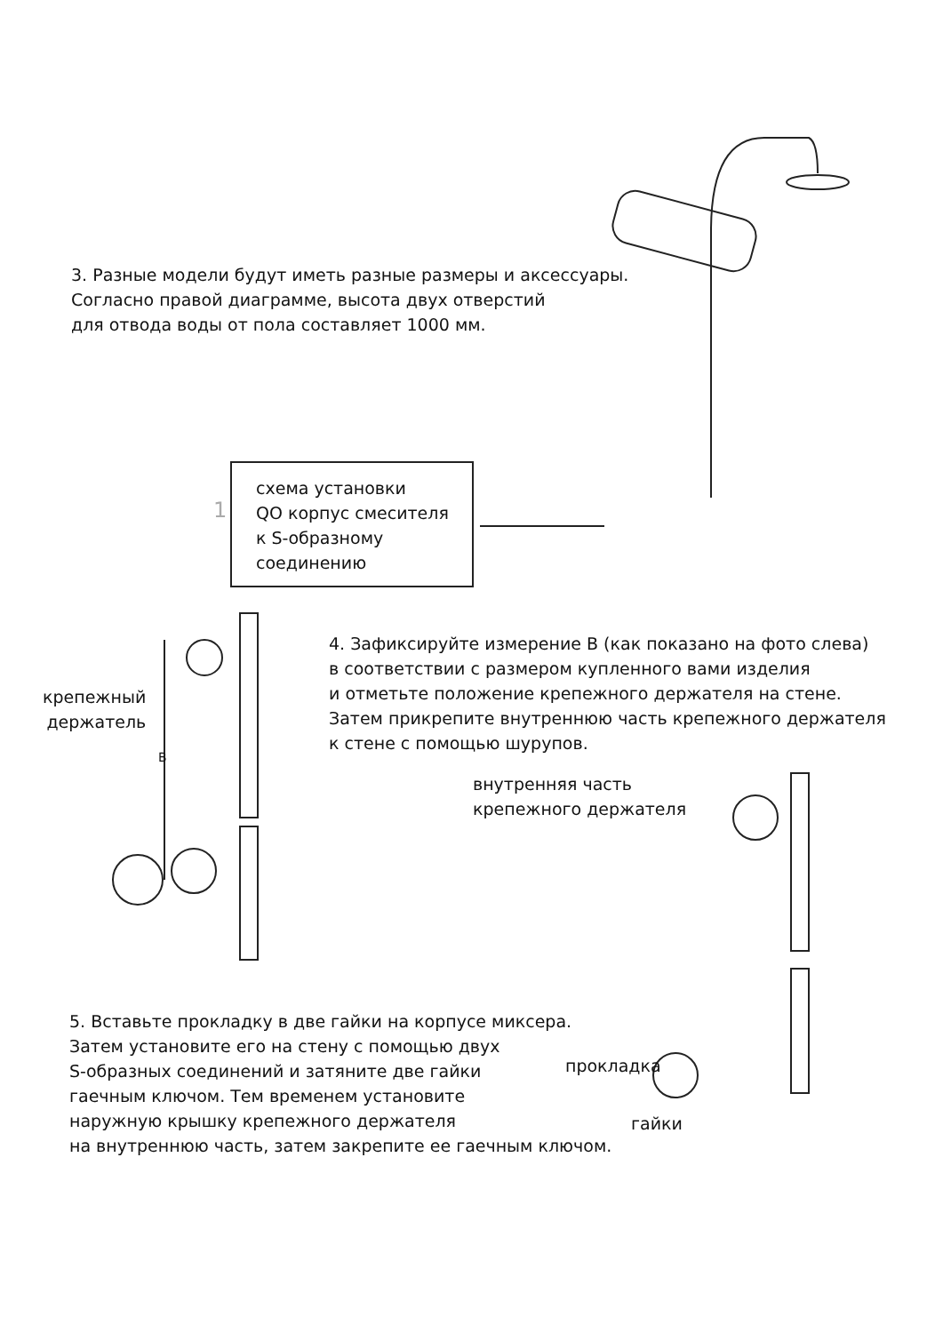3. Разные модели будут иметь разные размеры и аксессуары.
Согласно правой диаграмме, высота двух отверстий
для отвода воды от пола составляет 1000 мм.
1
схема установки
QO корпус смесителя
к S-образному
соединению
4. Зафиксируйте измерение В (как показано на фото слева)
в соответствии с размером купленного вами изделия
и отметьте положение крепежного держателя на стене.
Затем прикрепите внутреннюю часть крепежного держателя
к стене с помощью шурупов.
крепежный
держатель
B
внутренняя часть
крепежного держателя
5. Вставьте прокладку в две гайки на корпусе миксера.
Затем установите его на стену с помощью двух
S-образных соединений и затяните две гайки
гаечным ключом. Тем временем установите
наружную крышку крепежного держателя
на внутреннюю часть, затем закрепите ее гаечным ключом.
прокладка
гайки